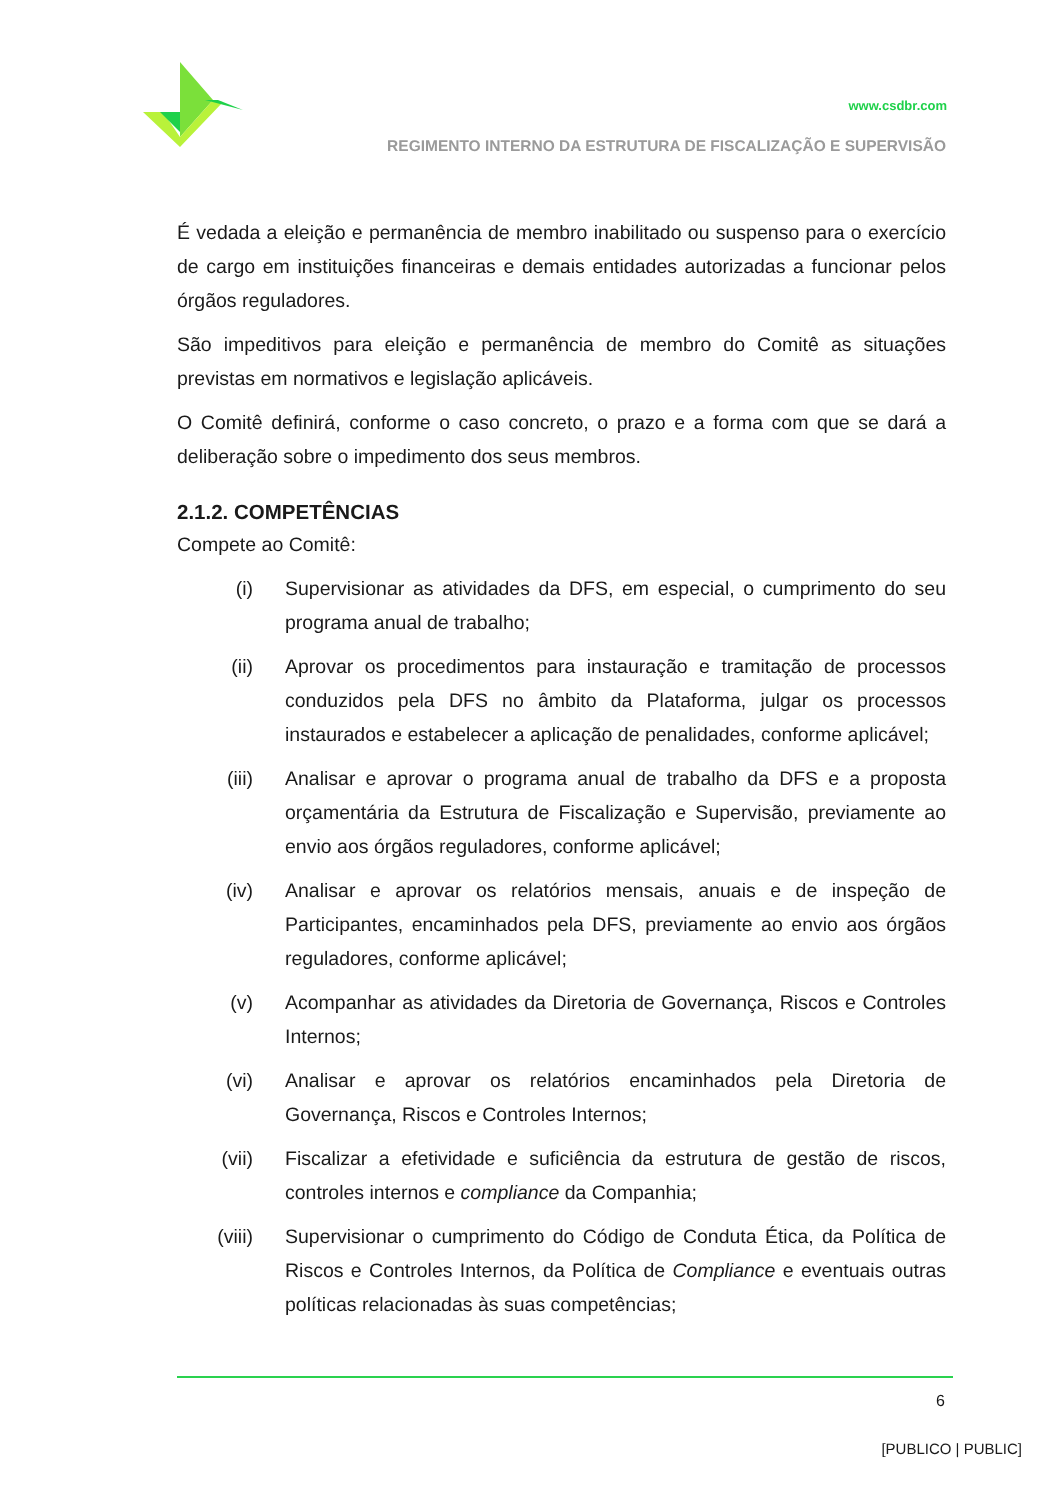www.csdbr.com
REGIMENTO INTERNO DA ESTRUTURA DE FISCALIZAÇÃO E SUPERVISÃO
É vedada a eleição e permanência de membro inabilitado ou suspenso para o exercício de cargo em instituições financeiras e demais entidades autorizadas a funcionar pelos órgãos reguladores.
São impeditivos para eleição e permanência de membro do Comitê as situações previstas em normativos e legislação aplicáveis.
O Comitê definirá, conforme o caso concreto, o prazo e a forma com que se dará a deliberação sobre o impedimento dos seus membros.
2.1.2. COMPETÊNCIAS
Compete ao Comitê:
(i) Supervisionar as atividades da DFS, em especial, o cumprimento do seu programa anual de trabalho;
(ii) Aprovar os procedimentos para instauração e tramitação de processos conduzidos pela DFS no âmbito da Plataforma, julgar os processos instaurados e estabelecer a aplicação de penalidades, conforme aplicável;
(iii) Analisar e aprovar o programa anual de trabalho da DFS e a proposta orçamentária da Estrutura de Fiscalização e Supervisão, previamente ao envio aos órgãos reguladores, conforme aplicável;
(iv) Analisar e aprovar os relatórios mensais, anuais e de inspeção de Participantes, encaminhados pela DFS, previamente ao envio aos órgãos reguladores, conforme aplicável;
(v) Acompanhar as atividades da Diretoria de Governança, Riscos e Controles Internos;
(vi) Analisar e aprovar os relatórios encaminhados pela Diretoria de Governança, Riscos e Controles Internos;
(vii) Fiscalizar a efetividade e suficiência da estrutura de gestão de riscos, controles internos e compliance da Companhia;
(viii) Supervisionar o cumprimento do Código de Conduta Ética, da Política de Riscos e Controles Internos, da Política de Compliance e eventuais outras políticas relacionadas às suas competências;
6
[PUBLICO | PUBLIC]